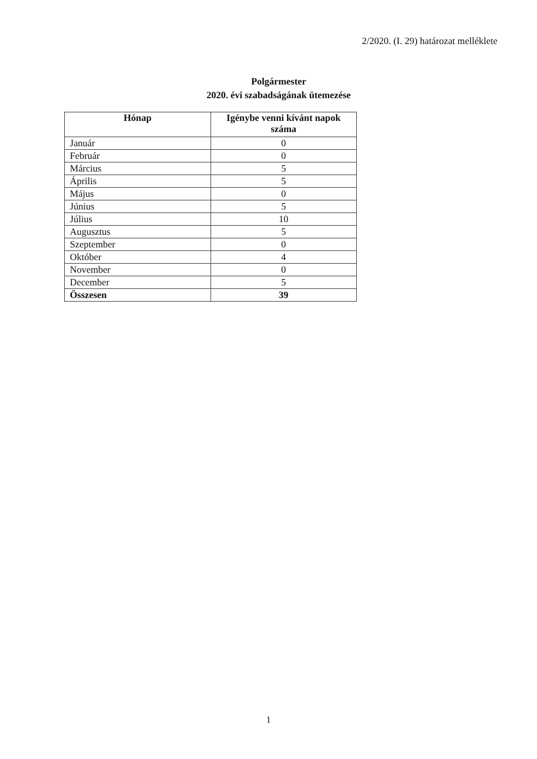2/2020. (I. 29) határozat melléklete
Polgármester
2020. évi szabadságának ütemezése
| Hónap | Igénybe venni kívánt napok száma |
| --- | --- |
| Január | 0 |
| Február | 0 |
| Március | 5 |
| Április | 5 |
| Május | 0 |
| Június | 5 |
| Július | 10 |
| Augusztus | 5 |
| Szeptember | 0 |
| Október | 4 |
| November | 0 |
| December | 5 |
| Összesen | 39 |
1